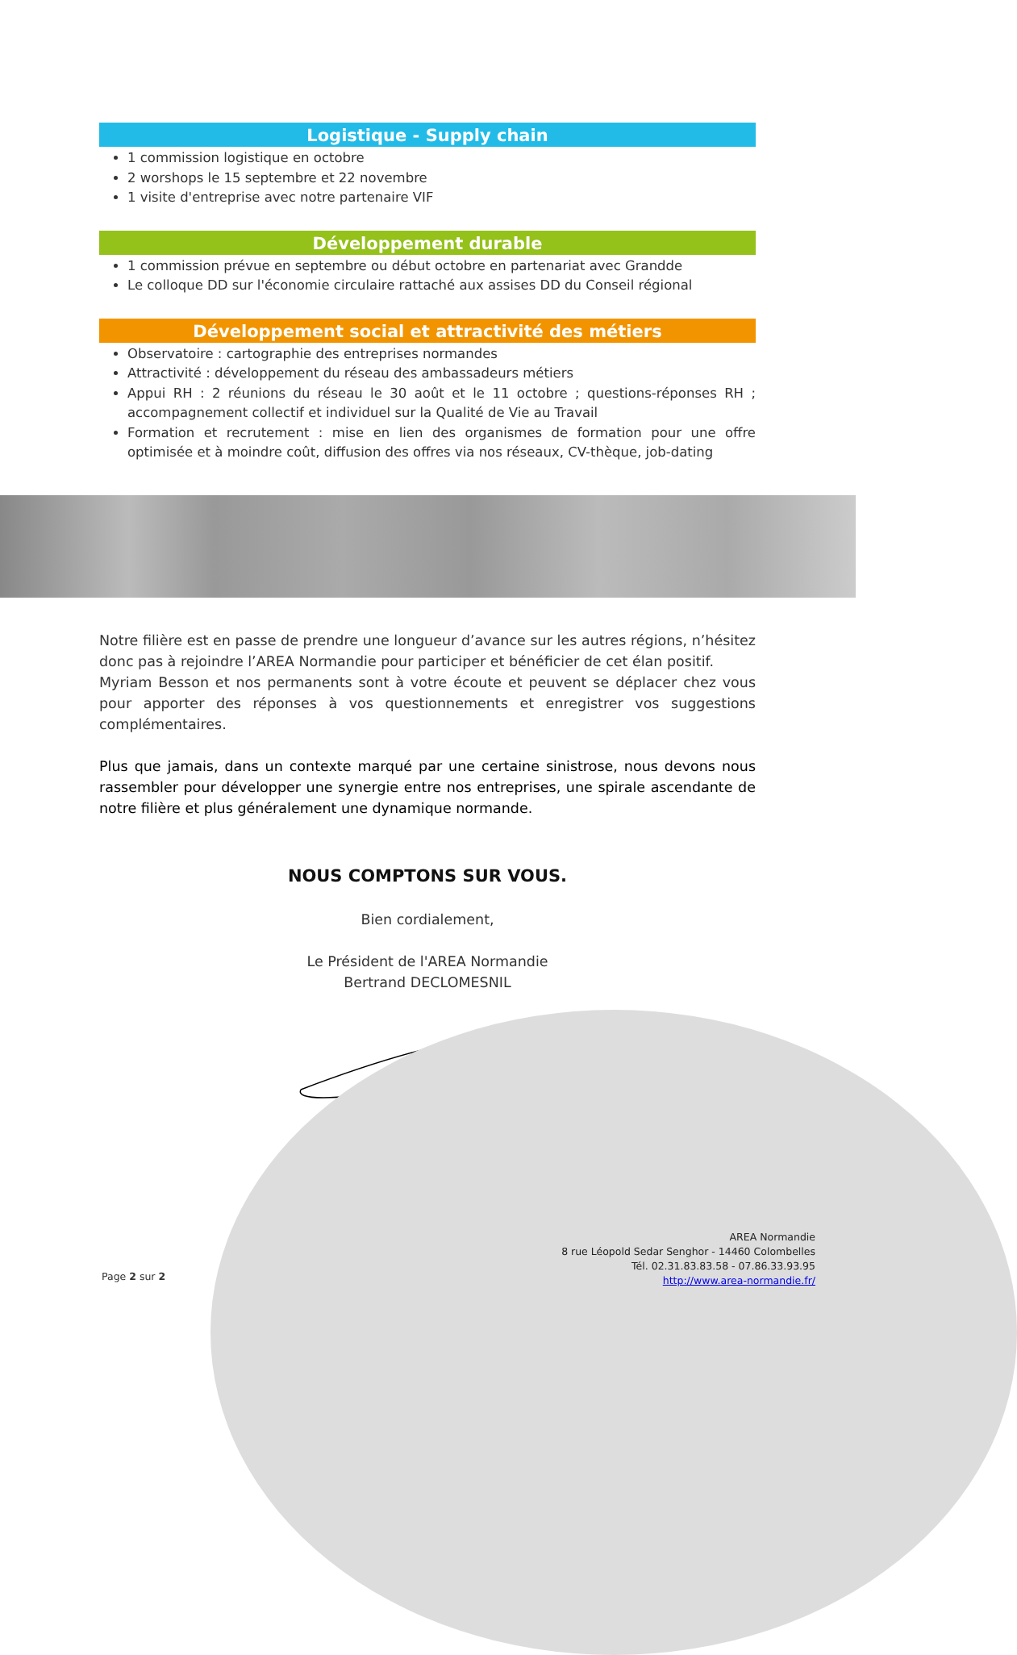Logistique - Supply chain
1 commission logistique en octobre
2 worshops le 15 septembre et 22 novembre
1 visite d'entreprise avec notre partenaire VIF
Développement durable
1 commission prévue en septembre ou début octobre en partenariat avec Grandde
Le colloque DD sur l'économie circulaire rattaché aux assises DD du Conseil régional
Développement social et attractivité des métiers
Observatoire : cartographie des entreprises normandes
Attractivité : développement du réseau des ambassadeurs métiers
Appui RH : 2 réunions du réseau le 30 août et le 11 octobre ; questions-réponses RH ; accompagnement collectif et individuel sur la Qualité de Vie au Travail
Formation et recrutement : mise en lien des organismes de formation pour une offre optimisée et à moindre coût, diffusion des offres via nos réseaux, CV-thèque, job-dating
Notre filière est en passe de prendre une longueur d’avance sur les autres régions, n’hésitez donc pas à rejoindre l’AREA Normandie pour participer et bénéficier de cet élan positif.
Myriam Besson et nos permanents sont à votre écoute et peuvent se déplacer chez vous pour apporter des réponses à vos questionnements et enregistrer vos suggestions complémentaires.
Plus que jamais, dans un contexte marqué par une certaine sinistrose, nous devons nous rassembler pour développer une synergie entre nos entreprises, une spirale ascendante de notre filière et plus généralement une dynamique normande.
NOUS COMPTONS SUR VOUS.
Bien cordialement,
Le Président de l'AREA Normandie
Bertrand DECLOMESNIL
Page 2 sur 2
AREA Normandie
8 rue Léopold Sedar Senghor - 14460 Colombelles
Tél. 02.31.83.83.58 - 07.86.33.93.95
http://www.area-normandie.fr/